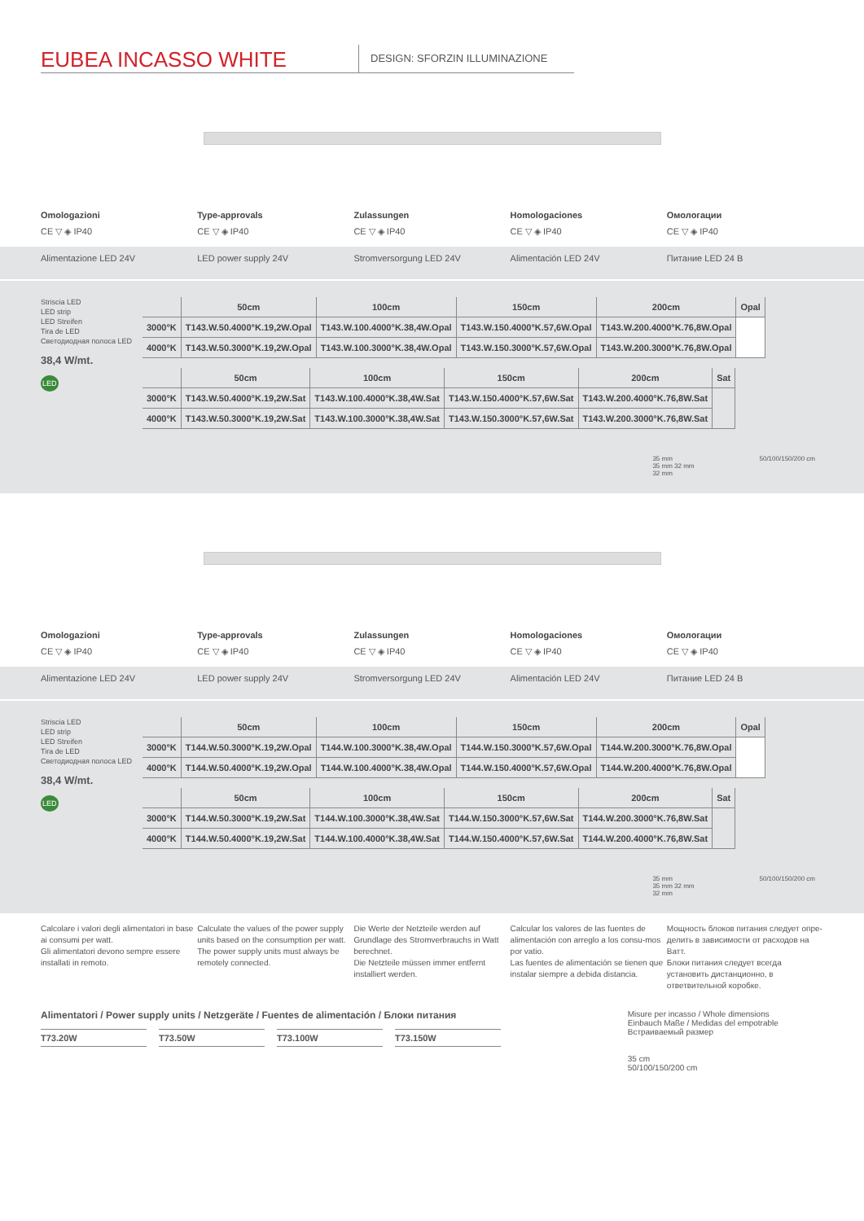EUBEA INCASSO WHITE
DESIGN: SFORZIN ILLUMINAZIONE
Omologazioni
CE ▽ ◈ IP40
Type-approvals
CE ▽ ◈ IP40
Zulassungen
CE ▽ ◈ IP40
Homologaciones
CE ▽ ◈ IP40
Омологации
CE ▽ ◈ IP40
Alimentazione LED 24V LED power supply 24V Stromversorgung LED 24V Alimentación LED 24V Питание LED 24 B
Striscia LED
LED strip
LED Streifen
Tira de LED
Светодиодная полоса LED
38,4 W/mt.
LED
| | 50cm | 100cm | 150cm | 200cm | Opal |
| --- | --- | --- | --- | --- | --- |
| 3000°K | T143.W.50.4000°K.19,2W.Opal | T143.W.100.4000°K.38,4W.Opal | T143.W.150.4000°K.57,6W.Opal | T143.W.200.4000°K.76,8W.Opal | |
| 4000°K | T143.W.50.3000°K.19,2W.Opal | T143.W.100.3000°K.38,4W.Opal | T143.W.150.3000°K.57,6W.Opal | T143.W.200.3000°K.76,8W.Opal | |
| | 50cm | 100cm | 150cm | 200cm | Sat |
| --- | --- | --- | --- | --- | --- |
| 3000°K | T143.W.50.4000°K.19,2W.Sat | T143.W.100.4000°K.38,4W.Sat | T143.W.150.4000°K.57,6W.Sat | T143.W.200.4000°K.76,8W.Sat | |
| 4000°K | T143.W.50.3000°K.19,2W.Sat | T143.W.100.3000°K.38,4W.Sat | T143.W.150.3000°K.57,6W.Sat | T143.W.200.3000°K.76,8W.Sat | |
35 mm
35 mm 32 mm
32 mm
50/100/150/200 cm
Omologazioni
CE ▽ ◈ IP40
Type-approvals
CE ▽ ◈ IP40
Zulassungen
CE ▽ ◈ IP40
Homologaciones
CE ▽ ◈ IP40
Омологации
CE ▽ ◈ IP40
Alimentazione LED 24V LED power supply 24V Stromversorgung LED 24V Alimentación LED 24V Питание LED 24 B
Striscia LED
LED strip
LED Streifen
Tira de LED
Светодиодная полоса LED
38,4 W/mt.
LED
| | 50cm | 100cm | 150cm | 200cm | Opal |
| --- | --- | --- | --- | --- | --- |
| 3000°K | T144.W.50.3000°K.19,2W.Opal | T144.W.100.3000°K.38,4W.Opal | T144.W.150.3000°K.57,6W.Opal | T144.W.200.3000°K.76,8W.Opal | |
| 4000°K | T144.W.50.4000°K.19,2W.Opal | T144.W.100.4000°K.38,4W.Opal | T144.W.150.4000°K.57,6W.Opal | T144.W.200.4000°K.76,8W.Opal | |
| | 50cm | 100cm | 150cm | 200cm | Sat |
| --- | --- | --- | --- | --- | --- |
| 3000°K | T144.W.50.3000°K.19,2W.Sat | T144.W.100.3000°K.38,4W.Sat | T144.W.150.3000°K.57,6W.Sat | T144.W.200.3000°K.76,8W.Sat | |
| 4000°K | T144.W.50.4000°K.19,2W.Sat | T144.W.100.4000°K.38,4W.Sat | T144.W.150.4000°K.57,6W.Sat | T144.W.200.4000°K.76,8W.Sat | |
35 mm
35 mm 32 mm
32 mm
50/100/150/200 cm
Calcolare i valori degli alimentatori in base ai consumi per watt.
Gli alimentatori devono sempre essere installati in remoto.
Calculate the values of the power supply units based on the consumption per watt.
The power supply units must always be remotely connected.
Die Werte der Netzteile werden auf Grundlage des Stromverbrauchs in Watt berechnet.
Die Netzteile müssen immer entfernt installiert werden.
Calcular los valores de las fuentes de alimentación con arreglo a los consu-mos por vatio.
Las fuentes de alimentación se tienen que instalar siempre a debida distancia.
Мощность блоков питания следует опре-делить в зависимости от расходов на Ватт.
Блоки питания следует всегда установить дистанционно, в ответвительной коробке.
Alimentatori / Power supply units / Netzgeräte / Fuentes de alimentación / Блоки питания
T73.20W T73.50W T73.100W T73.150W
Misure per incasso / Whole dimensions
Einbauch Maße / Medidas del empotrable
Встраиваемый размер
35 cm
50/100/150/200 cm